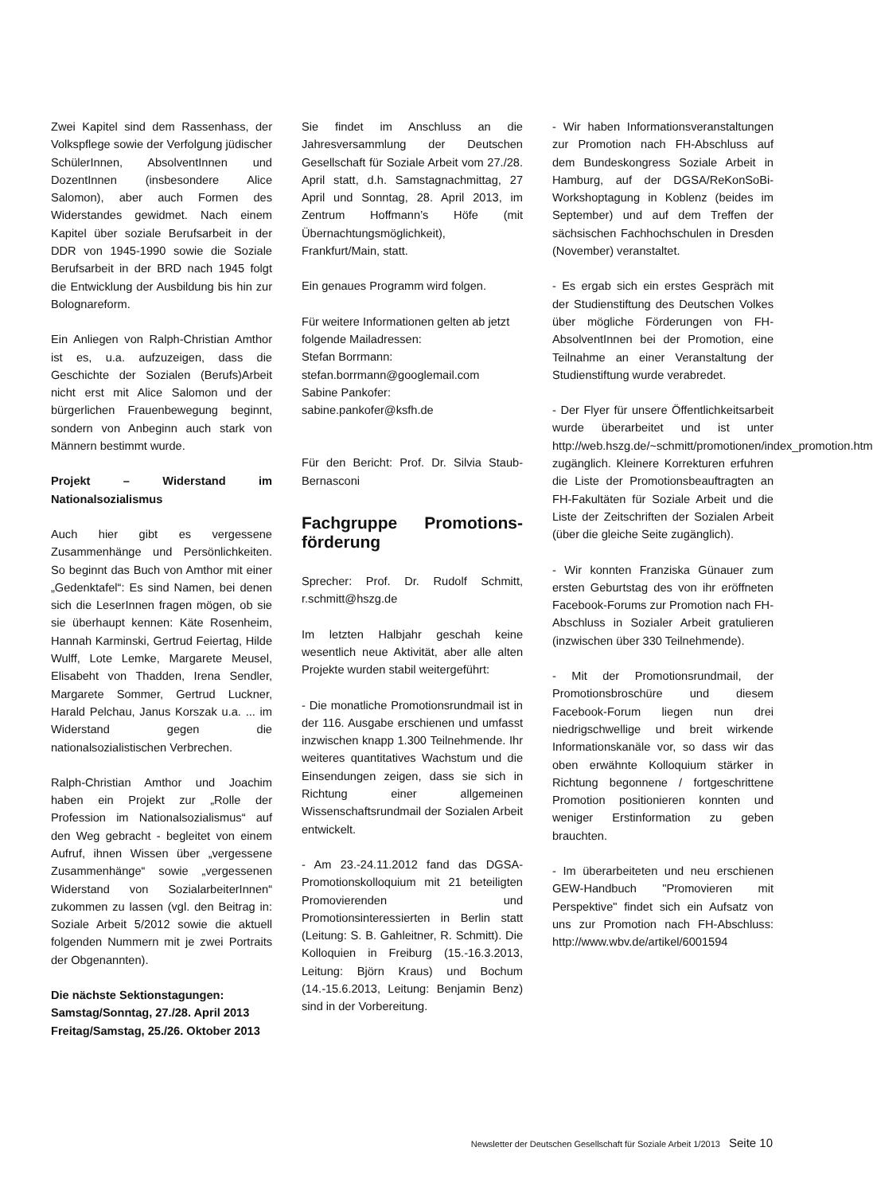Zwei Kapitel sind dem Rassenhass, der Volkspflege sowie der Verfolgung jüdischer SchülerInnen, AbsolventInnen und DozentInnen (insbesondere Alice Salomon), aber auch Formen des Widerstandes gewidmet. Nach einem Kapitel über soziale Berufsarbeit in der DDR von 1945-1990 sowie die Soziale Berufsarbeit in der BRD nach 1945 folgt die Entwicklung der Ausbildung bis hin zur Bolognareform.
Ein Anliegen von Ralph-Christian Amthor ist es, u.a. aufzuzeigen, dass die Geschichte der Sozialen (Berufs)Arbeit nicht erst mit Alice Salomon und der bürgerlichen Frauenbewegung beginnt, sondern von Anbeginn auch stark von Männern bestimmt wurde.
Projekt – Widerstand im Nationalsozialismus
Auch hier gibt es vergessene Zusammenhänge und Persönlichkeiten. So beginnt das Buch von Amthor mit einer „Gedenktafel“: Es sind Namen, bei denen sich die LeserInnen fragen mögen, ob sie sie überhaupt kennen: Käte Rosenheim, Hannah Karminski, Gertrud Feiertag, Hilde Wulff, Lote Lemke, Margarete Meusel, Elisabeht von Thadden, Irena Sendler, Margarete Sommer, Gertrud Luckner, Harald Pelchau, Janus Korszak u.a. ... im Widerstand gegen die nationalsozialistischen Verbrechen.
Ralph-Christian Amthor und Joachim haben ein Projekt zur „Rolle der Profession im Nationalsozialismus“ auf den Weg gebracht - begleitet von einem Aufruf, ihnen Wissen über „vergessene Zusammenhänge“ sowie „vergessenen Widerstand von SozialarbeiterInnen“ zukommen zu lassen (vgl. den Beitrag in: Soziale Arbeit 5/2012 sowie die aktuell folgenden Nummern mit je zwei Portraits der Obgenannten).
Die nächste Sektionstagungen:
Samstag/Sonntag, 27./28. April 2013
Freitag/Samstag, 25./26. Oktober 2013
Sie findet im Anschluss an die Jahresversammlung der Deutschen Gesellschaft für Soziale Arbeit vom 27./28. April statt, d.h. Samstagnachmittag, 27 April und Sonntag, 28. April 2013, im Zentrum Hoffmann’s Höfe (mit Übernachtungsmöglichkeit), Frankfurt/Main, statt.
Ein genaues Programm wird folgen.
Für weitere Informationen gelten ab jetzt folgende Mailadressen:
Stefan Borrmann:
stefan.borrmann@googlemail.com
Sabine Pankofer:
sabine.pankofer@ksfh.de
Für den Bericht: Prof. Dr. Silvia Staub-Bernasconi
Fachgruppe Promotions-förderung
Sprecher: Prof. Dr. Rudolf Schmitt, r.schmitt@hszg.de
Im letzten Halbjahr geschah keine wesentlich neue Aktivität, aber alle alten Projekte wurden stabil weitergeführt:
- Die monatliche Promotionsrundmail ist in der 116. Ausgabe erschienen und umfasst inzwischen knapp 1.300 Teilnehmende. Ihr weiteres quantitatives Wachstum und die Einsendungen zeigen, dass sie sich in Richtung einer allgemeinen Wissenschaftsrundmail der Sozialen Arbeit entwickelt.
- Am 23.-24.11.2012 fand das DGSA-Promotionskolloquium mit 21 beteiligten Promovierenden und Promotionsinteressierten in Berlin statt (Leitung: S. B. Gahleitner, R. Schmitt). Die Kolloquien in Freiburg (15.-16.3.2013, Leitung: Björn Kraus) und Bochum (14.-15.6.2013, Leitung: Benjamin Benz) sind in der Vorbereitung.
- Wir haben Informationsveranstaltungen zur Promotion nach FH-Abschluss auf dem Bundeskongress Soziale Arbeit in Hamburg, auf der DGSA/ReKonSoBi-Workshoptagung in Koblenz (beides im September) und auf dem Treffen der sächsischen Fachhochschulen in Dresden (November) veranstaltet.
- Es ergab sich ein erstes Gespräch mit der Studienstiftung des Deutschen Volkes über mögliche Förderungen von FH-AbsolventInnen bei der Promotion, eine Teilnahme an einer Veranstaltung der Studienstiftung wurde verabredet.
- Der Flyer für unsere Öffentlichkeitsarbeit wurde überarbeitet und ist unter http://web.hszg.de/~schmitt/promotionen/index_promotion.htm zugänglich. Kleinere Korrekturen erfuhren die Liste der Promotionsbeauftragten an FH-Fakultäten für Soziale Arbeit und die Liste der Zeitschriften der Sozialen Arbeit (über die gleiche Seite zugänglich).
- Wir konnten Franziska Günauer zum ersten Geburtstag des von ihr eröffneten Facebook-Forums zur Promotion nach FH-Abschluss in Sozialer Arbeit gratulieren (inzwischen über 330 Teilnehmende).
- Mit der Promotionsrundmail, der Promotionsbroschüre und diesem Facebook-Forum liegen nun drei niedrigschwellige und breit wirkende Informationskanäle vor, so dass wir das oben erwähnte Kolloquium stärker in Richtung begonnene / fortgeschrittene Promotion positionieren konnten und weniger Erstinformation zu geben brauchten.
- Im überarbeiteten und neu erschienen GEW-Handbuch "Promovieren mit Perspektive" findet sich ein Aufsatz von uns zur Promotion nach FH-Abschluss: http://www.wbv.de/artikel/6001594
Newsletter der Deutschen Gesellschaft für Soziale Arbeit 1/2013 Seite 10